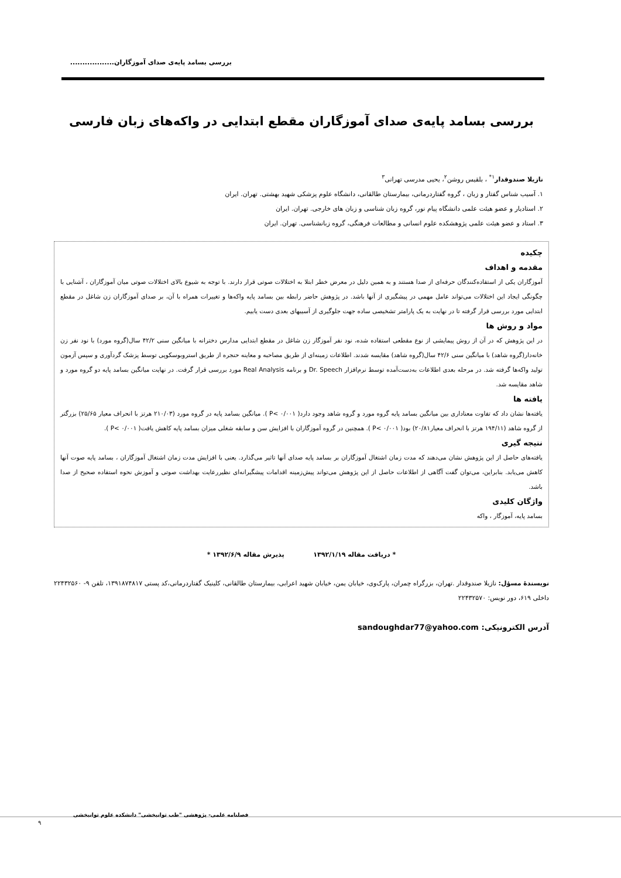بررسی بسامد پایه‌ی صدای آموزگاران..................
بررسی بسامد پایه‌ی صدای آموزگاران مقطع ابتدایی در واکه‌های زبان فارسی
نازیلا صندوقدار<sup>۱*</sup> ، بلقیس روشن<sup>۲</sup>، یحیی مدرسی تهرانی<sup>۳</sup>
۱. آسیب شناس گفتار و زبان ، گروه گفتاردرمانی، بیمارستان طالقانی، دانشگاه علوم پزشکی شهید بهشتی. تهران. ایران
۲. استادیار و عضو هیئت علمی دانشگاه پیام نور، گروه زبان شناسی و زبان های خارجی. تهران. ایران
۳. استاد و عضو هیئت علمی پژوهشکده علوم انسانی و مطالعات فرهنگی، گروه زبانشناسی. تهران. ایران
چکیده
مقدمه و اهداف
آموزگاران یکی از استفاده‌کنندگان حرفه‌ای از صدا هستند و به همین دلیل در معرض خطر ابتلا به اختلالات صوتی قرار دارند. با توجه به شیوع بالای اختلالات صوتی میان آموزگاران ، آشنایی با چگونگی ایجاد این اختلالات می‌تواند عامل مهمی در پیشگیری از آنها باشد. در پژوهش حاضر رابطه بین بسامد پایه واکه‌ها و تغییرات همراه با آن، بر صدای آموزگاران زن شاغل در مقطع ابتدایی مورد بررسی قرار گرفته تا در نهایت به یک پارامتر تشخیصی ساده جهت جلوگیری از آسیبهای بعدی دست یابیم.
مواد و روش ها
در این پژوهش که در آن از روش پیمایشی از نوع مقطعی استفاده شده، نود نفر آموزگار زن شاغل در مقطع ابتدایی مدارس دخترانه با میانگین سنی ۴۲/۲ سال(گروه مورد) با نود نفر زن خانه‌دار(گروه شاهد) با میانگین سنی ۴۲/۶ سال(گروه شاهد) مقایسه شدند. اطلاعات زمینه‌ای از طریق مصاحبه و معاینه حنجره از طریق استروبوسکوپی توسط پزشک گردآوری و سپس آزمون تولید واکه‌ها گرفته شد. در مرحله بعدی اطلاعات به‌دست‌آمده توسط نرم‌افزار Dr. Speech و برنامه Real Analysis مورد بررسی قرار گرفت. در نهایت میانگین بسامد پایه دو گروه مورد و شاهد مقایسه شد.
یافته ها
یافته‌ها نشان داد که تفاوت معناداری بین میانگین بسامد پایه گروه مورد و گروه شاهد وجود دارد( P< ۰/۰۰۱ ). میانگین بسامد پایه در گروه مورد (۲۱۰/۰۳ هرتز با انحراف معیار ۲۵/۶۵) بزرگتر از گروه شاهد (۱۹۴/۱۱ هرتز با انحراف معیار۲۰/۸۱) بود( P< ۰/۰۰۱ ). همچنین در گروه آموزگاران با افزایش سن و سابقه شغلی میزان بسامد پایه کاهش یافت( P< ۰/۰۰۱ ).
نتیجه گیری
یافته‌های حاصل از این پژوهش نشان می‌دهند که مدت زمان اشتغال آموزگاران بر بسامد پایه صدای آنها تاثیر می‌گذارد. یعنی با افزایش مدت زمان اشتغال آموزگاران ، بسامد پایه صوت آنها کاهش می‌یابد. بنابراین، می‌توان گفت آگاهی از اطلاعات حاصل از این پژوهش می‌تواند پیش‌زمینه اقدامات پیشگیرانه‌ای نظیررعایت بهداشت صوتی و آموزش نحوه استفاده صحیح از صدا باشد.
واژگان کلیدی
بسامد پایه، آموزگار ، واکه
* دریافت مقاله ۱۳۹۲/۱/۱۹ پذیرش مقاله ۱۳۹۲/۶/۹ *
نویسندهٔ مسؤل: نازیلا صندوقدار .تهران، بزرگراه چمران، پارک‌وی، خیابان یمن، خیابان شهید اعرابی، بیمارستان طالقانی، کلینیک گفتاردرمانی،کد پستی ۱۳۹۱۸۷۴۸۱۷، تلفن ۹- ۲۲۴۳۲۵۶۰ داخلی ۶۱۹، دور نویس: ۲۲۴۳۲۵۷۰
آدرس الکترونیکی: sandoughdar77@yahoo.com
فصلنامه علمی- پژوهشی "طب توانبخشی" دانشکده علوم توانبخشی
۹